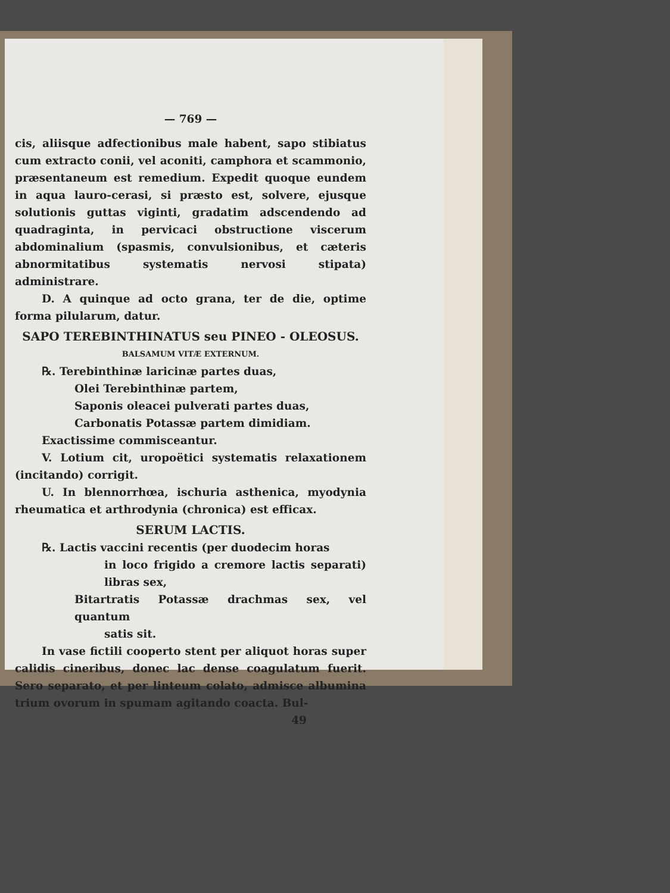— 769 —
cis, aliisque adfectionibus male habent, sapo stibiatus cum extracto conii, vel aconiti, camphora et scammonio, præsentaneum est remedium. Expedit quoque eundem in aqua lauro-cerasi, si præsto est, solvere, ejusque solutionis guttas viginti, gradatim adscendendo ad quadraginta, in pervicaci obstructione viscerum abdominalium (spasmis, convulsionibus, et cæteris abnormitatibus systematis nervosi stipata) administrare.
D. A quinque ad octo grana, ter de die, optime forma pilularum, datur.
SAPO TEREBINTHINATUS seu PINEO - OLEOSUS.
BALSAMUM VITÆ EXTERNUM.
℞. Terebinthinæ laricinæ partes duas,
Olei Terebinthinæ partem,
Saponis oleacei pulverati partes duas,
Carbonatis Potassæ partem dimidiam.
Exactissime commisceantur.
V. Lotium cit, uropoëtici systematis relaxationem (incitando) corrigit.
U. In blennorrhœa, ischuria asthenica, myodynia rheumatica et arthrodynia (chronica) est efficax.
SERUM LACTIS.
℞. Lactis vaccini recentis (per duodecim horas
in loco frigido a cremore lactis separati) libras sex,
Bitartratis Potassæ drachmas sex, vel quantum
satis sit.
In vase fictili cooperto stent per aliquot horas super calidis cineribus, donec lac dense coagulatum fuerit. Sero separato, et per linteum colato, admisce albumina trium ovorum in spumam agitando coacta. Bul-
49